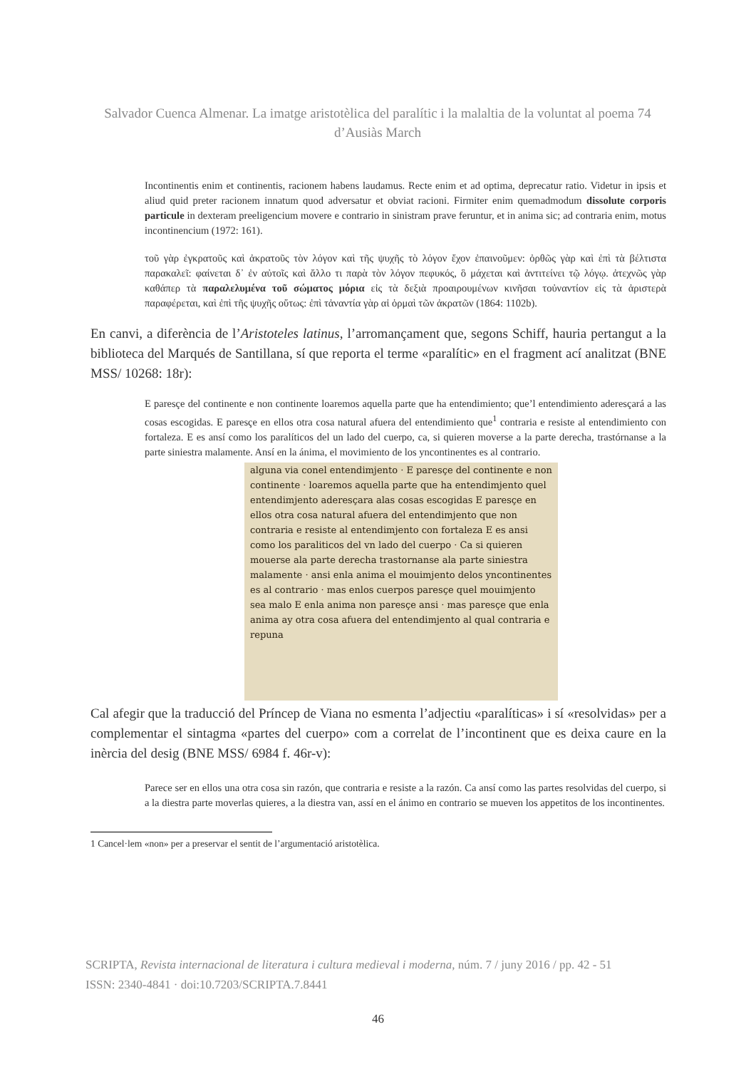Salvador Cuenca Almenar. La imatge aristotèlica del paralític i la malaltia de la voluntat al poema 74
d’Ausiàs March
Incontinentis enim et continentis, racionem habens laudamus. Recte enim et ad optima, deprecatur ratio. Videtur in ipsis et aliud quid preter racionem innatum quod adversatur et obviat racioni. Firmiter enim quemadmodum dissolute corporis particule in dexteram preeligencium movere e contrario in sinistram prave feruntur, et in anima sic; ad contraria enim, motus incontinencium (1972: 161).
τοῦ γὰρ ἐγκρατοῦς καὶ ἀκρατοῦς τὸν λόγον καὶ τῆς ψυχῆς τὸ λόγον ἔχον ἐπαινοῦμεν: ὀρθῶς γὰρ καὶ ἐπὶ τὰ βέλτιστα παρακαλεῖ: φαίνεται δ᾽ ἐν αὐτοῖς καὶ ἄλλο τι παρὰ τὸν λόγον πεφυκός, ὃ μάχεται καὶ ἀντιτείνει τῷ λόγῳ. ἀτεχνῶς γὰρ καθάπερ τὰ παραλελυμένα τοῦ σώματος μόρια εἰς τὰ δεξιὰ προαιρουμένων κινῆσαι τοὐναντίον εἰς τὰ ἀριστερὰ παραφέρεται, καὶ ἐπὶ τῆς ψυχῆς οὕτως: ἐπὶ τἀναντία γὰρ αἱ ὁρμαὶ τῶν ἀκρατῶν (1864: 1102b).
En canvi, a diferència de l’Aristoteles latinus, l’arromançament que, segons Schiff, hauria pertangut a la biblioteca del Marqués de Santillana, sí que reporta el terme «paralític» en el fragment ací analitzat (BNE MSS/ 10268: 18r):
E paresçe del continente e non continente loaremos aquella parte que ha entendimiento; que’l entendimiento aderesçará a las cosas escogidas. E paresçe en ellos otra cosa natural afuera del entendimiento que<sup>1</sup> contraria e resiste al entendimiento con fortaleza. E es ansí como los paralíticos del un lado del cuerpo, ca, si quieren moverse a la parte derecha, trastórnanse a la parte siniestra malamente. Ansí en la ánima, el movimiento de los yncontinentes es al contrario.
alguna via conel entendimjento · E paresçe del continente e non continente · loaremos aquella parte que ha entendimjento quel entendimjento aderesçara alas cosas escogidas E paresçe en ellos otra cosa natural afuera del entendimjento que non contraria e resiste al entendimjento con fortaleza E es ansi como los paraliticos del vn lado del cuerpo · Ca si quieren mouerse ala parte derecha trastornanse ala parte siniestra malamente · ansi enla anima el mouimjento delos yncontinentes es al contrario · mas enlos cuerpos paresçe quel mouimjento sea malo E enla anima non paresçe ansi · mas paresçe que enla anima ay otra cosa afuera del entendimjento al qual contraria e repuna
Cal afegir que la traducció del Príncep de Viana no esmenta l’adjectiu «paralíticas» i sí «resolvidas» per a complementar el sintagma «partes del cuerpo» com a correlat de l’incontinent que es deixa caure en la inèrcia del desig (BNE MSS/ 6984 f. 46r-v):
Parece ser en ellos una otra cosa sin razón, que contraria e resiste a la razón. Ca ansí como las partes resolvidas del cuerpo, si a la diestra parte moverlas quieres, a la diestra van, assí en el ánimo en contrario se mueven los appetitos de los incontinentes.
1 Cancel·lem «non» per a preservar el sentit de l’argumentació aristotèlica.
SCRIPTA, Revista internacional de literatura i cultura medieval i moderna, núm. 7 / juny 2016 / pp. 42 - 51
ISSN: 2340-4841 · doi:10.7203/SCRIPTA.7.8441
46